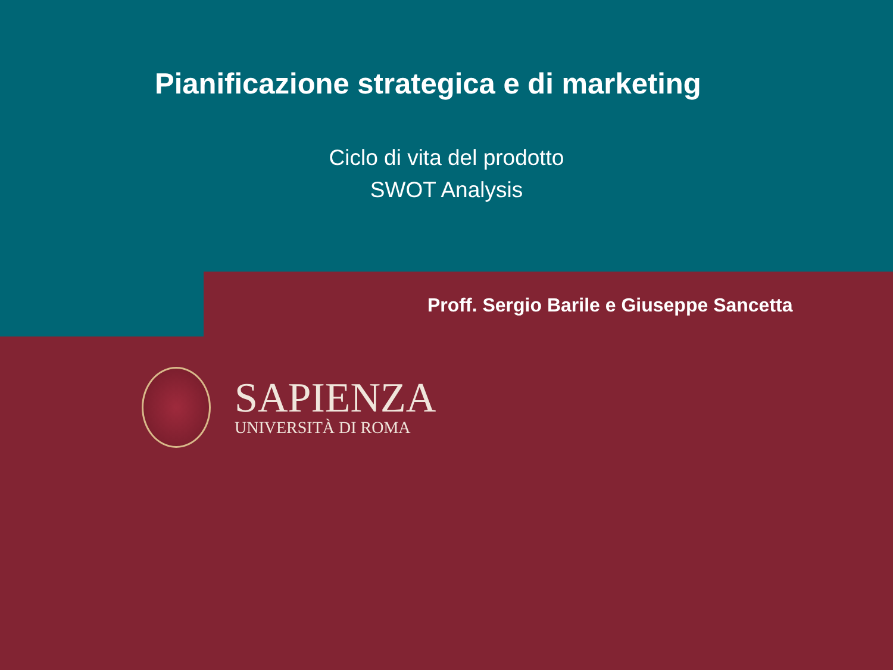Pianificazione strategica e di marketing
Ciclo di vita del prodotto
SWOT Analysis
Proff. Sergio Barile e Giuseppe Sancetta
SAPIENZA
UNIVERSITÀ DI ROMA